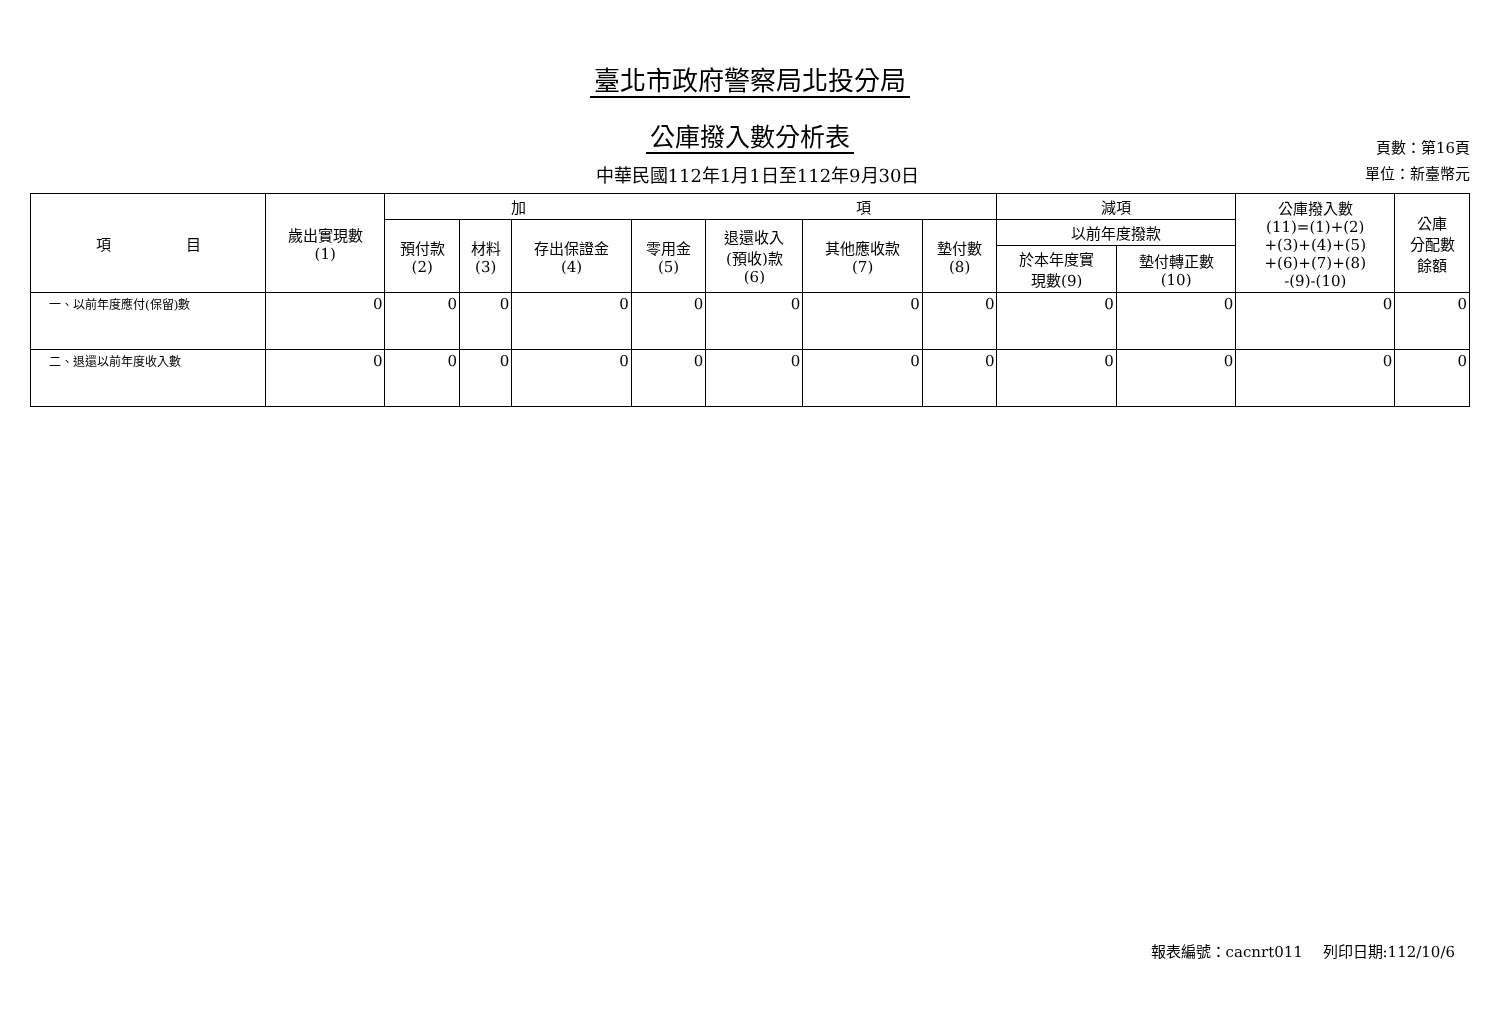臺北市政府警察局北投分局
公庫撥入數分析表
中華民國112年1月1日至112年9月30日
頁數：第16頁
單位：新臺幣元
| 項 目 | 歲出實現數 (1) | 加 項 | | | | | | | 減項 | | 公庫撥入數 (11)=(1)+(2) +(3)+(4)+(5) +(6)+(7)+(8) -(9)-(10) | 公庫 分配數 餘額 |
| --- | --- | --- | --- | --- | --- | --- | --- | --- | --- | --- | --- | --- |
| | | 預付款 (2) | 材料 (3) | 存出保證金 (4) | 零用金 (5) | 退還收入 (預收)款 (6) | 其他應收款 (7) | 墊付數 (8) | 以前年度撥款 | | | |
| | | | | | | | | | 於本年度實 現數(9) | 墊付轉正數 (10) | | |
| 一、以前年度應付(保留)數 | 0 | 0 | 0 | 0 | 0 | 0 | 0 | 0 | 0 | 0 | 0 | 0 |
| 二、退還以前年度收入數 | 0 | 0 | 0 | 0 | 0 | 0 | 0 | 0 | 0 | 0 | 0 | 0 |
報表編號：cacnrt011　 列印日期:112/10/6